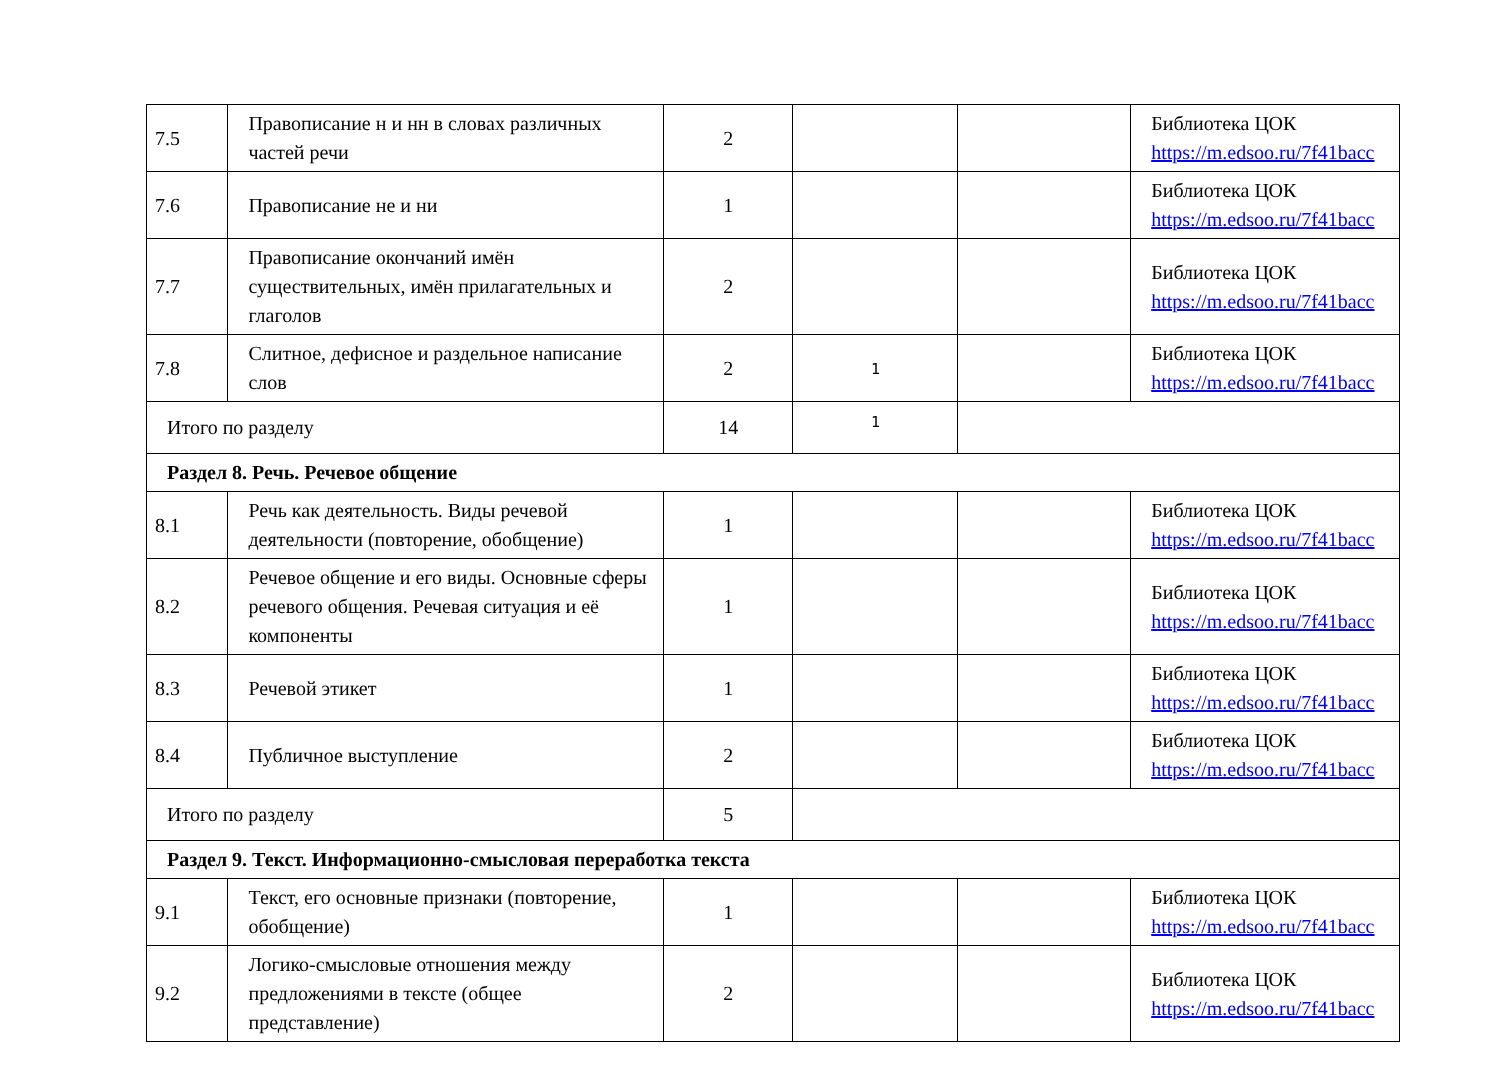| 7.5 | Правописание н и нн в словах различных частей речи | 2 | | | Библиотека ЦОК https://m.edsoo.ru/7f41bacc |
| 7.6 | Правописание не и ни | 1 | | | Библиотека ЦОК https://m.edsoo.ru/7f41bacc |
| 7.7 | Правописание окончаний имён существительных, имён прилагательных и глаголов | 2 | | | Библиотека ЦОК https://m.edsoo.ru/7f41bacc |
| 7.8 | Слитное, дефисное и раздельное написание слов | 2 | 1 | | Библиотека ЦОК https://m.edsoo.ru/7f41bacc |
| Итого по разделу | | 14 | 1 | | |
| Раздел 8. Речь. Речевое общение | | | | | |
| 8.1 | Речь как деятельность. Виды речевой деятельности (повторение, обобщение) | 1 | | | Библиотека ЦОК https://m.edsoo.ru/7f41bacc |
| 8.2 | Речевое общение и его виды. Основные сферы речевого общения. Речевая ситуация и её компоненты | 1 | | | Библиотека ЦОК https://m.edsoo.ru/7f41bacc |
| 8.3 | Речевой этикет | 1 | | | Библиотека ЦОК https://m.edsoo.ru/7f41bacc |
| 8.4 | Публичное выступление | 2 | | | Библиотека ЦОК https://m.edsoo.ru/7f41bacc |
| Итого по разделу | | 5 | | | |
| Раздел 9. Текст. Информационно-смысловая переработка текста | | | | | |
| 9.1 | Текст, его основные признаки (повторение, обобщение) | 1 | | | Библиотека ЦОК https://m.edsoo.ru/7f41bacc |
| 9.2 | Логико-смысловые отношения между предложениями в тексте (общее представление) | 2 | | | Библиотека ЦОК https://m.edsoo.ru/7f41bacc |